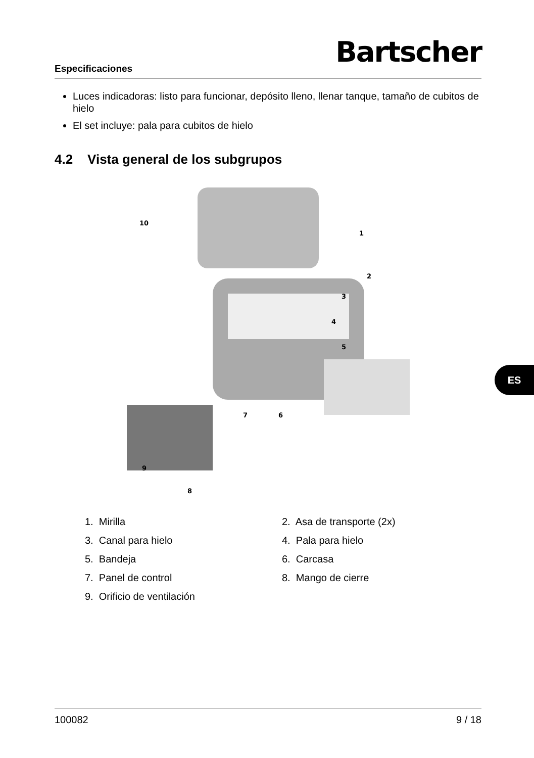Especificaciones Bartscher
Luces indicadoras: listo para funcionar, depósito lleno, llenar tanque, tamaño de cubitos de hielo
El set incluye: pala para cubitos de hielo
4.2 Vista general de los subgrupos
10
1
2
3
4
5
6
7
8
9
1. Mirilla
2. Asa de transporte (2x)
3. Canal para hielo
4. Pala para hielo
5. Bandeja
6. Carcasa
7. Panel de control
8. Mango de cierre
9. Orificio de ventilación
ES
100082 9 / 18